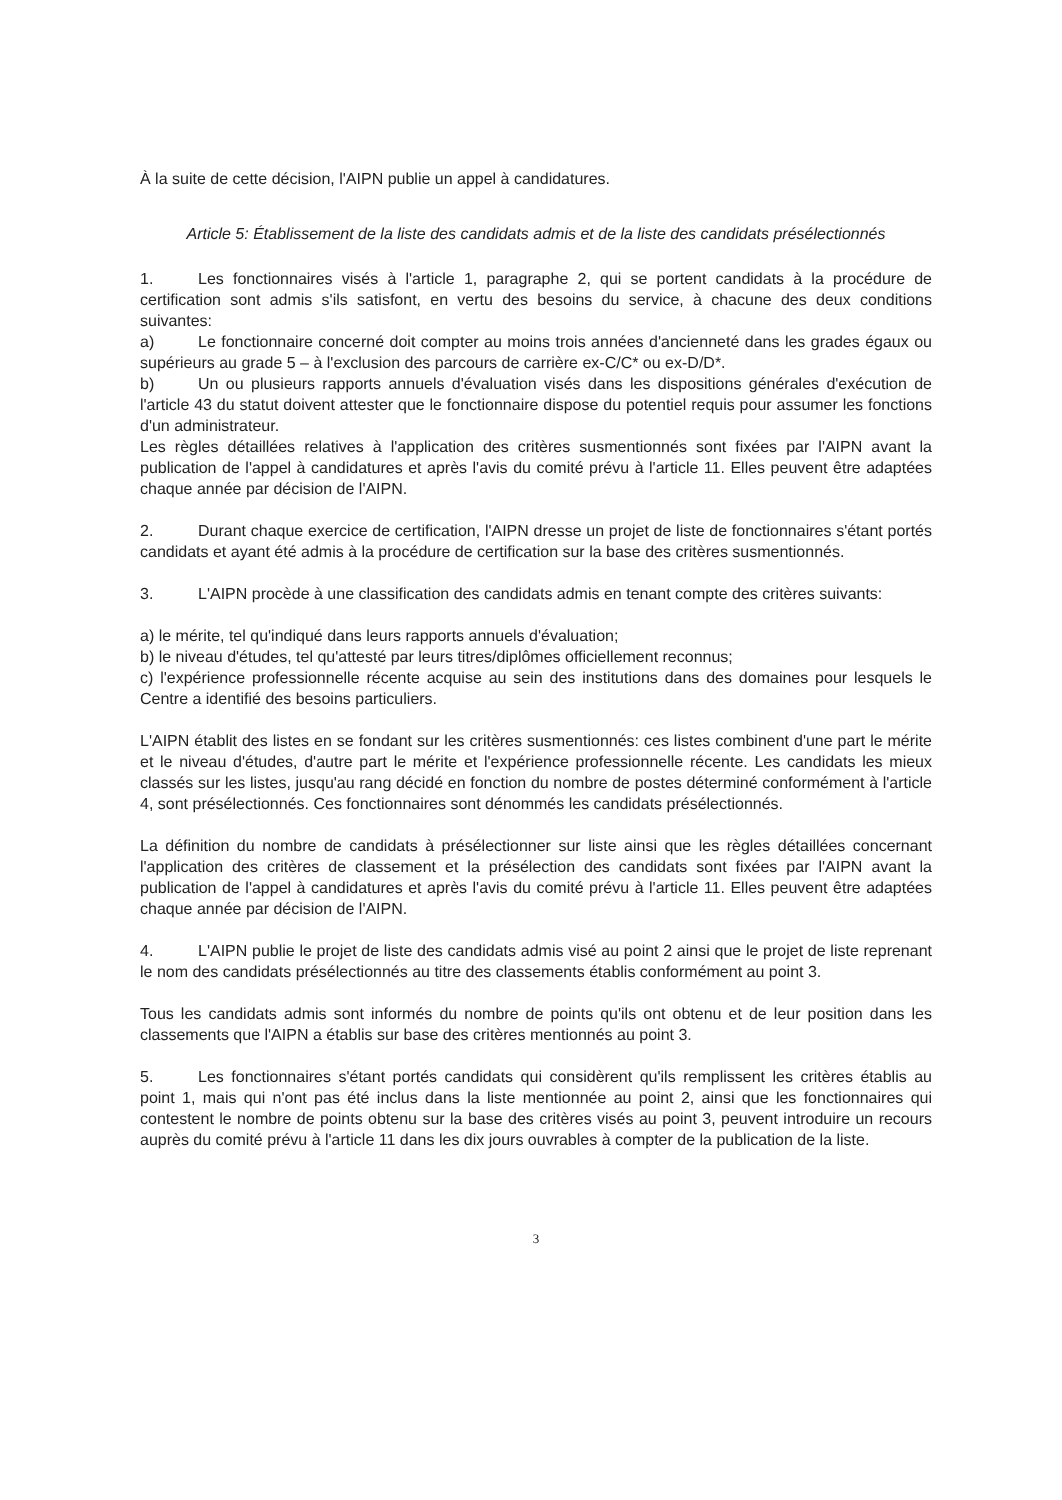À la suite de cette décision, l'AIPN publie un appel à candidatures.
Article 5: Établissement de la liste des candidats admis et de la liste des candidats présélectionnés
1. Les fonctionnaires visés à l'article 1, paragraphe 2, qui se portent candidats à la procédure de certification sont admis s'ils satisfont, en vertu des besoins du service, à chacune des deux conditions suivantes:
a) Le fonctionnaire concerné doit compter au moins trois années d'ancienneté dans les grades égaux ou supérieurs au grade 5 – à l'exclusion des parcours de carrière ex-C/C* ou ex-D/D*.
b) Un ou plusieurs rapports annuels d'évaluation visés dans les dispositions générales d'exécution de l'article 43 du statut doivent attester que le fonctionnaire dispose du potentiel requis pour assumer les fonctions d'un administrateur.
Les règles détaillées relatives à l'application des critères susmentionnés sont fixées par l'AIPN avant la publication de l'appel à candidatures et après l'avis du comité prévu à l'article 11. Elles peuvent être adaptées chaque année par décision de l'AIPN.
2. Durant chaque exercice de certification, l'AIPN dresse un projet de liste de fonctionnaires s'étant portés candidats et ayant été admis à la procédure de certification sur la base des critères susmentionnés.
3. L'AIPN procède à une classification des candidats admis en tenant compte des critères suivants:
a) le mérite, tel qu'indiqué dans leurs rapports annuels d'évaluation;
b) le niveau d'études, tel qu'attesté par leurs titres/diplômes officiellement reconnus;
c) l'expérience professionnelle récente acquise au sein des institutions dans des domaines pour lesquels le Centre a identifié des besoins particuliers.
L'AIPN établit des listes en se fondant sur les critères susmentionnés: ces listes combinent d'une part le mérite et le niveau d'études, d'autre part le mérite et l'expérience professionnelle récente. Les candidats les mieux classés sur les listes, jusqu'au rang décidé en fonction du nombre de postes déterminé conformément à l'article 4, sont présélectionnés. Ces fonctionnaires sont dénommés les candidats présélectionnés.
La définition du nombre de candidats à présélectionner sur liste ainsi que les règles détaillées concernant l'application des critères de classement et la présélection des candidats sont fixées par l'AIPN avant la publication de l'appel à candidatures et après l'avis du comité prévu à l'article 11. Elles peuvent être adaptées chaque année par décision de l'AIPN.
4. L'AIPN publie le projet de liste des candidats admis visé au point 2 ainsi que le projet de liste reprenant le nom des candidats présélectionnés au titre des classements établis conformément au point 3.
Tous les candidats admis sont informés du nombre de points qu'ils ont obtenu et de leur position dans les classements que l'AIPN a établis sur base des critères mentionnés au point 3.
5. Les fonctionnaires s'étant portés candidats qui considèrent qu'ils remplissent les critères établis au point 1, mais qui n'ont pas été inclus dans la liste mentionnée au point 2, ainsi que les fonctionnaires qui contestent le nombre de points obtenu sur la base des critères visés au point 3, peuvent introduire un recours auprès du comité prévu à l'article 11 dans les dix jours ouvrables à compter de la publication de la liste.
3